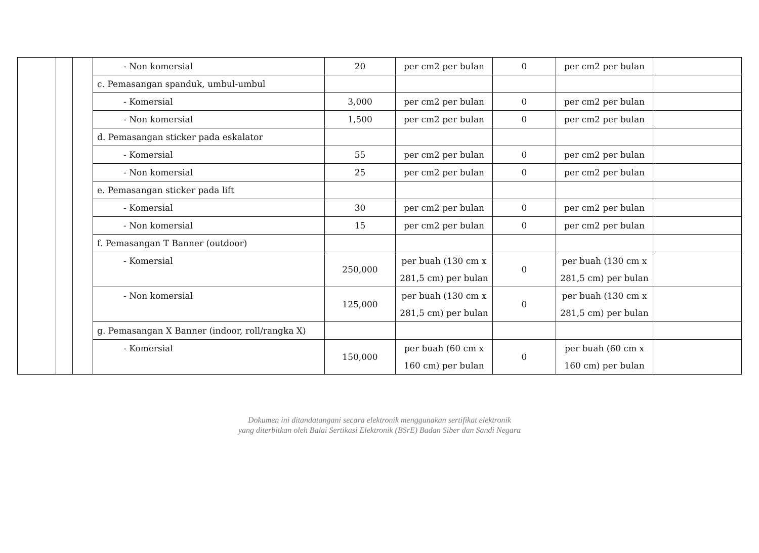| | | | - Non komersial | 20 | per cm2 per bulan | 0 | per cm2 per bulan | |
| | | | c. Pemasangan spanduk, umbul-umbul | | | | | |
| | | | - Komersial | 3,000 | per cm2 per bulan | 0 | per cm2 per bulan | |
| | | | - Non komersial | 1,500 | per cm2 per bulan | 0 | per cm2 per bulan | |
| | | | d. Pemasangan sticker pada eskalator | | | | | |
| | | | - Komersial | 55 | per cm2 per bulan | 0 | per cm2 per bulan | |
| | | | - Non komersial | 25 | per cm2 per bulan | 0 | per cm2 per bulan | |
| | | | e. Pemasangan sticker pada lift | | | | | |
| | | | - Komersial | 30 | per cm2 per bulan | 0 | per cm2 per bulan | |
| | | | - Non komersial | 15 | per cm2 per bulan | 0 | per cm2 per bulan | |
| | | | f. Pemasangan T Banner (outdoor) | | | | | |
| | | | - Komersial | 250,000 | per buah (130 cm x 281,5 cm) per bulan | 0 | per buah (130 cm x 281,5 cm) per bulan | |
| | | | - Non komersial | 125,000 | per buah (130 cm x 281,5 cm) per bulan | 0 | per buah (130 cm x 281,5 cm) per bulan | |
| | | | g. Pemasangan X Banner (indoor, roll/rangka X) | | | | | |
| | | | - Komersial | 150,000 | per buah (60 cm x 160 cm) per bulan | 0 | per buah (60 cm x 160 cm) per bulan | |
Dokumen ini ditandatangani secara elektronik menggunakan sertifikat elektronik
yang diterbitkan oleh Balai Sertikasi Elektronik (BSrE) Badan Siber dan Sandi Negara